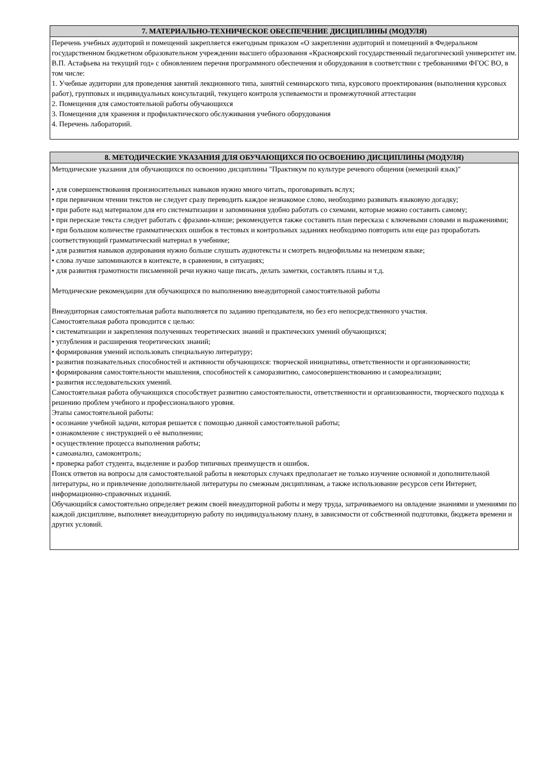| 7. МАТЕРИАЛЬНО-ТЕХНИЧЕСКОЕ ОБЕСПЕЧЕНИЕ ДИСЦИПЛИНЫ (МОДУЛЯ) |
| --- |
| Перечень учебных аудиторий и помещений закрепляется ежегодным приказом «О закреплении аудиторий и помещений в Федеральном государственном бюджетном образовательном учреждении высшего образования «Красноярский государственный педагогический университет им. В.П. Астафьева на текущий год» с обновлением перечня программного обеспечения и оборудования в соответствии с требованиями ФГОС ВО, в том числе: 1. Учебные аудитории для проведения занятий лекционного типа, занятий семинарского типа, курсового проектирования (выполнения курсовых работ), групповых и индивидуальных консультаций, текущего контроля успеваемости и промежуточной аттестации 2. Помещения для самостоятельной работы обучающихся 3. Помещения для хранения и профилактического обслуживания учебного оборудования 4. Перечень лабораторий. |
| 8. МЕТОДИЧЕСКИЕ УКАЗАНИЯ ДЛЯ ОБУЧАЮЩИХСЯ ПО ОСВОЕНИЮ ДИСЦИПЛИНЫ (МОДУЛЯ) |
| --- |
| Методические указания для обучающихся по освоению дисциплины "Практикум по культуре речевого общения (немецкий язык)" • для совершенствования произносительных навыков нужно много читать, проговаривать вслух; • при первичном чтении текстов не следует сразу переводить каждое незнакомое слово, необходимо развивать языковую догадку; • при работе над материалом для его систематизации и запоминания удобно работать со схемами, которые можно составить самому; • при пересказе текста следует работать с фразами-клише; рекомендуется также составить план пересказа с ключевыми словами и выражениями; • при большом количестве грамматических ошибок в тестовых и контрольных заданиях необходимо повторить или еще раз проработать соответствующий грамматический материал в учебнике; • для развития навыков аудирования нужно больше слушать аудиотексты и смотреть видеофильмы на немецком языке; • слова лучше запоминаются в контексте, в сравнении, в ситуациях; • для развития грамотности письменной речи нужно чаще писать, делать заметки, составлять планы и т.д. Методические рекомендации для обучающихся по выполнению внеаудиторной самостоятельной работы Внеаудиторная самостоятельная работа выполняется по заданию преподавателя, но без его непосредственного участия. Самостоятельная работа проводится с целью: • систематизации и закрепления полученных теоретических знаний и практических умений обучающихся; • углубления и расширения теоретических знаний; • формирования умений использовать специальную литературу; • развития познавательных способностей и активности обучающихся: творческой инициативы, ответственности и организованности; • формирования самостоятельности мышления, способностей к саморазвитию, самосовершенствованию и самореализации; • развития исследовательских умений. Самостоятельная работа обучающихся способствует развитию самостоятельности, ответственности и организованности, творческого подхода к решению проблем учебного и профессионального уровня. Этапы самостоятельной работы: • осознание учебной задачи, которая решается с помощью данной самостоятельной работы; • ознакомление с инструкцией о её выполнении; • осуществление процесса выполнения работы; • самоанализ, самоконтроль; • проверка работ студента, выделение и разбор типичных преимуществ и ошибок. Поиск ответов на вопросы для самостоятельной работы в некоторых случаях предполагает не только изучение основной и дополнительной литературы, но и привлечение дополнительной литературы по смежным дисциплинам, а также использование ресурсов сети Интернет, информационно-справочных изданий. Обучающийся самостоятельно определяет режим своей внеаудиторной работы и меру труда, затрачиваемого на овладение знаниями и умениями по каждой дисциплине, выполняет внеаудиторную работу по индивидуальному плану, в зависимости от собственной подготовки, бюджета времени и других условий. |